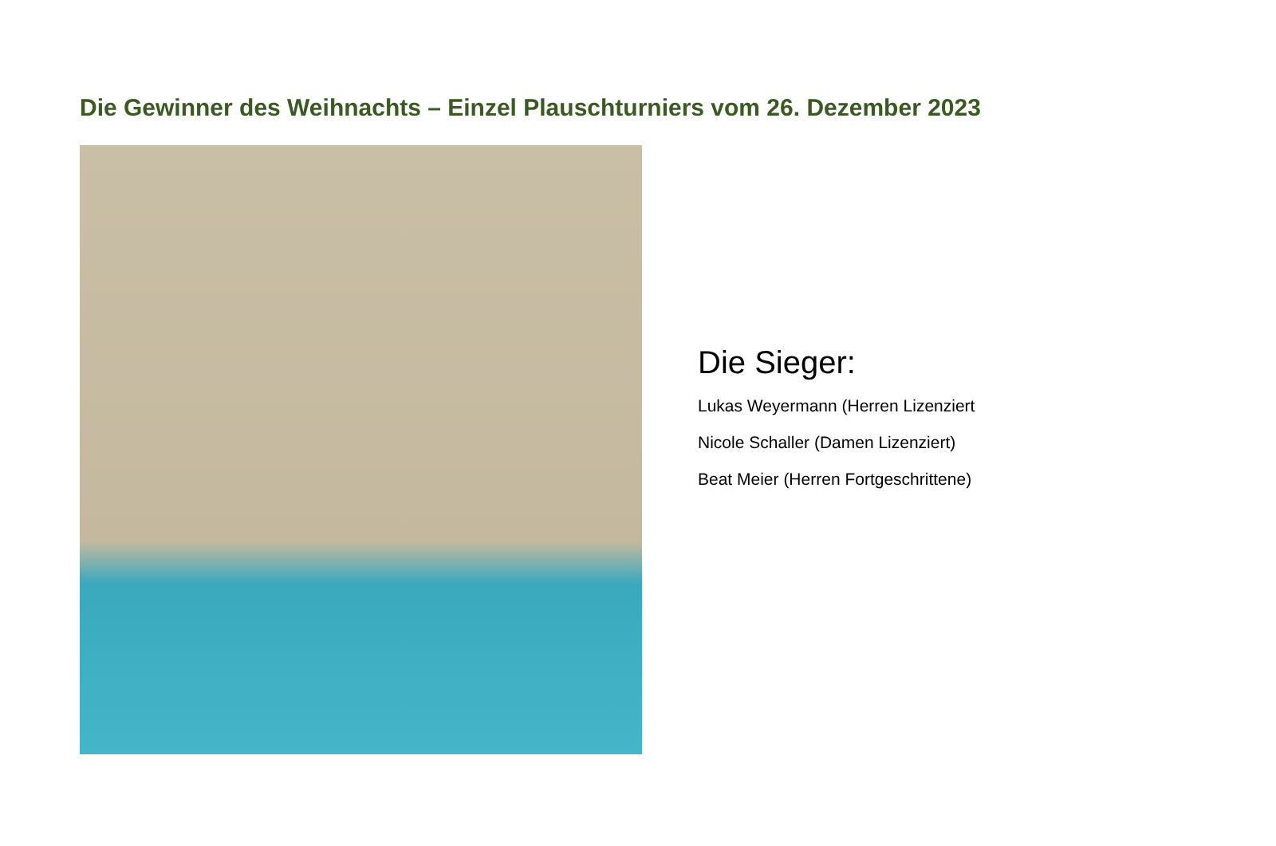Die Gewinner des Weihnachts – Einzel Plauschturniers vom 26. Dezember 2023
Die Sieger:
Lukas Weyermann (Herren Lizenziert
Nicole Schaller (Damen Lizenziert)
Beat Meier (Herren Fortgeschrittene)